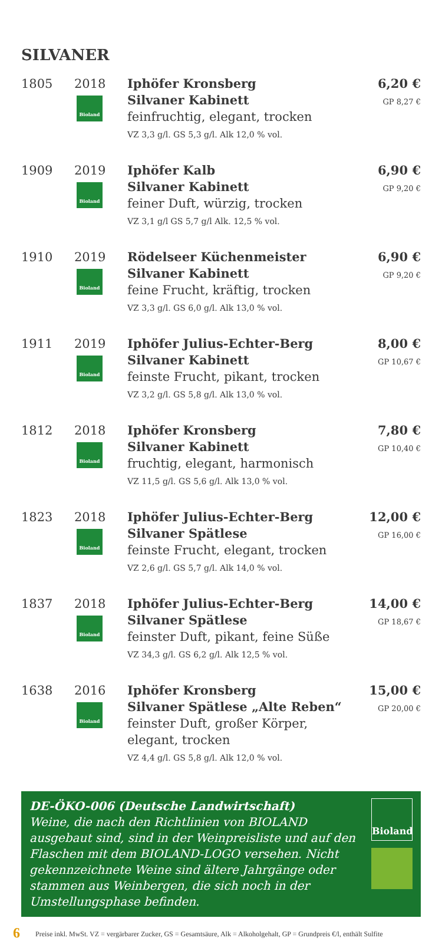SILVANER
| 1805 | 2018 Bioland | Iphöfer Kronsberg Silvaner Kabinett feinfruchtig, elegant, trocken VZ 3,3 g/l. GS 5,3 g/l. Alk 12,0 % vol. | 6,20 € GP 8,27 € |
| 1909 | 2019 Bioland | Iphöfer Kalb Silvaner Kabinett feiner Duft, würzig, trocken VZ 3,1 g/l GS 5,7 g/l Alk. 12,5 % vol. | 6,90 € GP 9,20 € |
| 1910 | 2019 Bioland | Rödelseer Küchenmeister Silvaner Kabinett feine Frucht, kräftig, trocken VZ 3,3 g/l. GS 6,0 g/l. Alk 13,0 % vol. | 6,90 € GP 9,20 € |
| 1911 | 2019 Bioland | Iphöfer Julius-Echter-Berg Silvaner Kabinett feinste Frucht, pikant, trocken VZ 3,2 g/l. GS 5,8 g/l. Alk 13,0 % vol. | 8,00 € GP 10,67 € |
| 1812 | 2018 Bioland | Iphöfer Kronsberg Silvaner Kabinett fruchtig, elegant, harmonisch VZ 11,5 g/l. GS 5,6 g/l. Alk 13,0 % vol. | 7,80 € GP 10,40 € |
| 1823 | 2018 Bioland | Iphöfer Julius-Echter-Berg Silvaner Spätlese feinste Frucht, elegant, trocken VZ 2,6 g/l. GS 5,7 g/l. Alk 14,0 % vol. | 12,00 € GP 16,00 € |
| 1837 | 2018 Bioland | Iphöfer Julius-Echter-Berg Silvaner Spätlese feinster Duft, pikant, feine Süße VZ 34,3 g/l. GS 6,2 g/l. Alk 12,5 % vol. | 14,00 € GP 18,67 € |
| 1638 | 2016 Bioland | Iphöfer Kronsberg Silvaner Spätlese „Alte Reben“ feinster Duft, großer Körper, elegant, trocken VZ 4,4 g/l. GS 5,8 g/l. Alk 12,0 % vol. | 15,00 € GP 20,00 € |
DE-ÖKO-006 (Deutsche Landwirtschaft)
Weine, die nach den Richtlinien von BIOLAND ausgebaut sind, sind in der Weinpreisliste und auf den Flaschen mit dem BIOLAND-LOGO versehen. Nicht gekennzeichnete Weine sind ältere Jahrgänge oder stammen aus Weinbergen, die sich noch in der Umstellungsphase befinden.
Bioland
6 Preise inkl. MwSt. VZ = vergärbarer Zucker, GS = Gesamtsäure, Alk = Alkoholgehalt, GP = Grundpreis €/l, enthält Sulfite